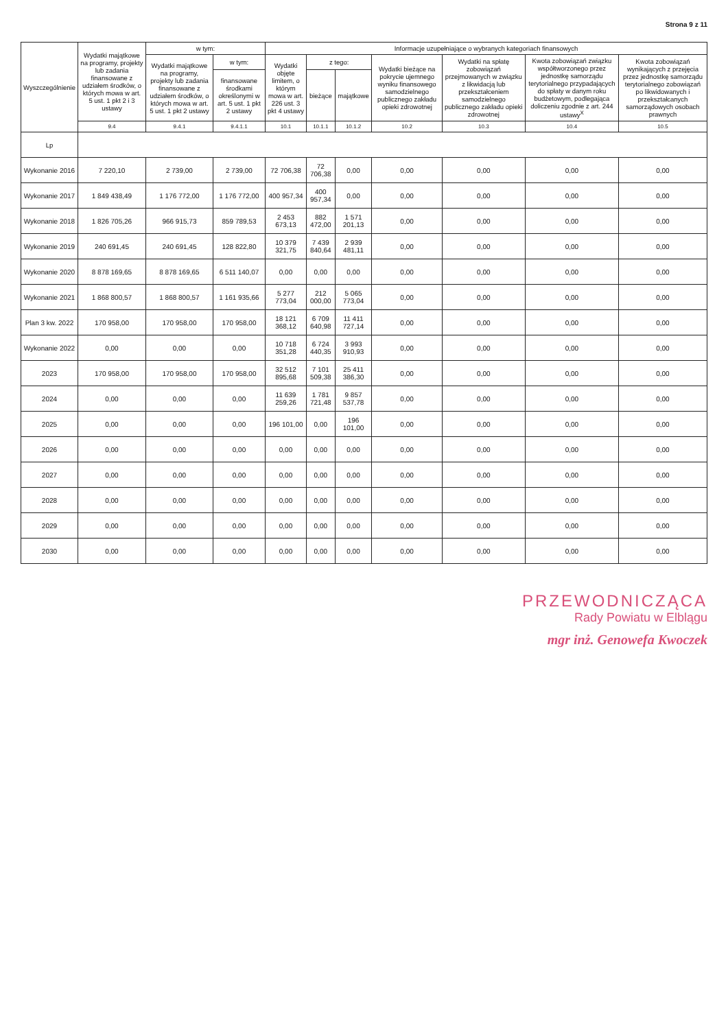Strona 9 z 11
| Wyszczególnienie | Wydatki majątkowe na programy, projekty lub zadania finansowane z udziałem środków, o których mowa w art. 5 ust. 1 pkt 2 i 3 ustawy | w tym: | | Informacje uzupełniające o wybranych kategoriach finansowych | | | | | | |
| --- | --- | --- | --- | --- | --- | --- | --- | --- | --- | --- |
| | | Wydatki majątkowe na programy, projekty lub zadania finansowane z udziałem środków, o których mowa w art. 5 ust. 1 pkt 2 ustawy | w tym: | Wydatki objęte limitem, o którym mowa w art. 226 ust. 3 pkt 4 ustawy | z tego: | | Wydatki bieżące na pokrycie ujemnego wyniku finansowego samodzielnego publicznego zakładu opieki zdrowotnej | Wydatki na spłatę zobowiązań przejmowanych w związku z likwidacją lub przekształceniem samodzielnego publicznego zakładu opieki zdrowotnej | Kwota zobowiązań związku współtworzonego przez jednostkę samorządu terytorialnego przypadających do spłaty w danym roku budżetowym, podlegająca doliczeniu zgodnie z art. 244 ustawy<sup>X</sup> | Kwota zobowiązań wynikających z przejęcia przez jednostkę samorządu terytorialnego zobowiązań po likwidowanych i przekształcanych samorządowych osobach prawnych |
| | | | finansowane środkami określonymi w art. 5 ust. 1 pkt 2 ustawy | | bieżące | majątkowe | | | | |
| | 9.4 | 9.4.1 | 9.4.1.1 | 10.1 | 10.1.1 | 10.1.2 | 10.2 | 10.3 | 10.4 | 10.5 |
| Lp | | | | | | | | | | |
| Wykonanie 2016 | 7 220,10 | 2 739,00 | 2 739,00 | 72 706,38 | 72 706,38 | 0,00 | 0,00 | 0,00 | 0,00 | 0,00 |
| Wykonanie 2017 | 1 849 438,49 | 1 176 772,00 | 1 176 772,00 | 400 957,34 | 400 957,34 | 0,00 | 0,00 | 0,00 | 0,00 | 0,00 |
| Wykonanie 2018 | 1 826 705,26 | 966 915,73 | 859 789,53 | 2 453 673,13 | 882 472,00 | 1 571 201,13 | 0,00 | 0,00 | 0,00 | 0,00 |
| Wykonanie 2019 | 240 691,45 | 240 691,45 | 128 822,80 | 10 379 321,75 | 7 439 840,64 | 2 939 481,11 | 0,00 | 0,00 | 0,00 | 0,00 |
| Wykonanie 2020 | 8 878 169,65 | 8 878 169,65 | 6 511 140,07 | 0,00 | 0,00 | 0,00 | 0,00 | 0,00 | 0,00 | 0,00 |
| Wykonanie 2021 | 1 868 800,57 | 1 868 800,57 | 1 161 935,66 | 5 277 773,04 | 212 000,00 | 5 065 773,04 | 0,00 | 0,00 | 0,00 | 0,00 |
| Plan 3 kw. 2022 | 170 958,00 | 170 958,00 | 170 958,00 | 18 121 368,12 | 6 709 640,98 | 11 411 727,14 | 0,00 | 0,00 | 0,00 | 0,00 |
| Wykonanie 2022 | 0,00 | 0,00 | 0,00 | 10 718 351,28 | 6 724 440,35 | 3 993 910,93 | 0,00 | 0,00 | 0,00 | 0,00 |
| 2023 | 170 958,00 | 170 958,00 | 170 958,00 | 32 512 895,68 | 7 101 509,38 | 25 411 386,30 | 0,00 | 0,00 | 0,00 | 0,00 |
| 2024 | 0,00 | 0,00 | 0,00 | 11 639 259,26 | 1 781 721,48 | 9 857 537,78 | 0,00 | 0,00 | 0,00 | 0,00 |
| 2025 | 0,00 | 0,00 | 0,00 | 196 101,00 | 0,00 | 196 101,00 | 0,00 | 0,00 | 0,00 | 0,00 |
| 2026 | 0,00 | 0,00 | 0,00 | 0,00 | 0,00 | 0,00 | 0,00 | 0,00 | 0,00 | 0,00 |
| 2027 | 0,00 | 0,00 | 0,00 | 0,00 | 0,00 | 0,00 | 0,00 | 0,00 | 0,00 | 0,00 |
| 2028 | 0,00 | 0,00 | 0,00 | 0,00 | 0,00 | 0,00 | 0,00 | 0,00 | 0,00 | 0,00 |
| 2029 | 0,00 | 0,00 | 0,00 | 0,00 | 0,00 | 0,00 | 0,00 | 0,00 | 0,00 | 0,00 |
| 2030 | 0,00 | 0,00 | 0,00 | 0,00 | 0,00 | 0,00 | 0,00 | 0,00 | 0,00 | 0,00 |
PRZEWODNICZĄCA
Rady Powiatu w Elblągu
mgr inż. Genowefa Kwoczek